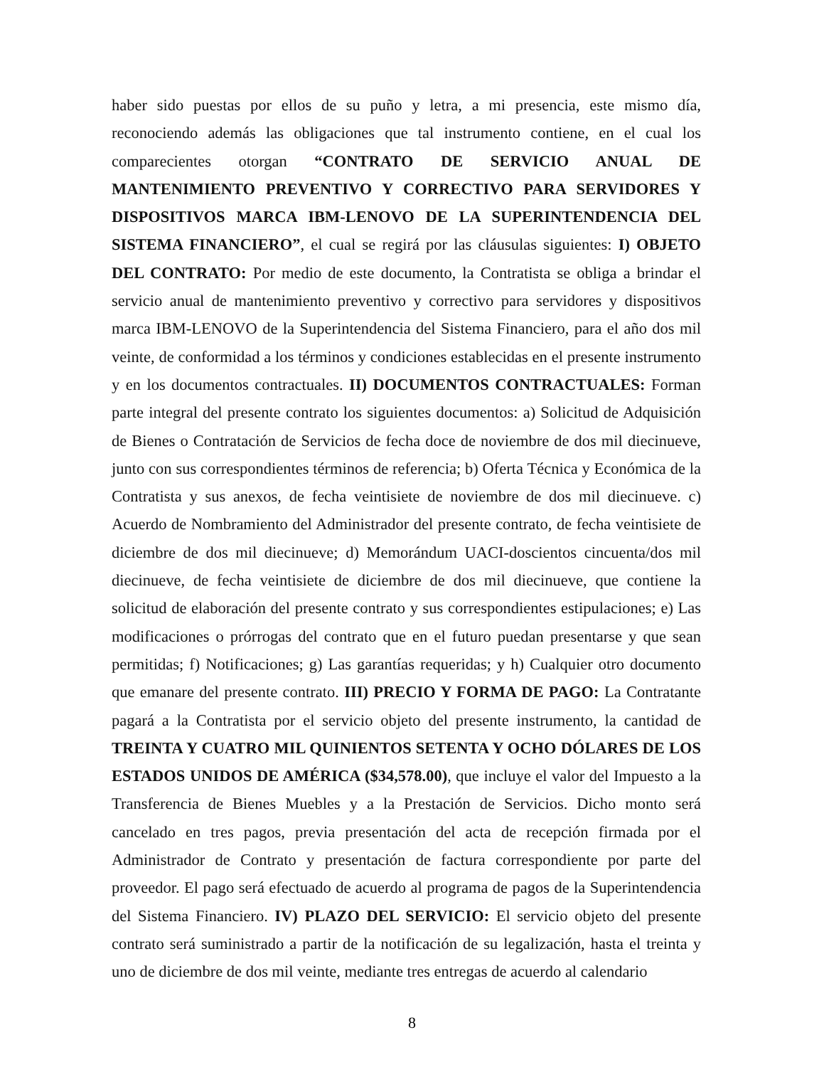haber sido puestas por ellos de su puño y letra, a mi presencia, este mismo día, reconociendo además las obligaciones que tal instrumento contiene, en el cual los comparecientes otorgan “CONTRATO DE SERVICIO ANUAL DE MANTENIMIENTO PREVENTIVO Y CORRECTIVO PARA SERVIDORES Y DISPOSITIVOS MARCA IBM-LENOVO DE LA SUPERINTENDENCIA DEL SISTEMA FINANCIERO”, el cual se regirá por las cláusulas siguientes: I) OBJETO DEL CONTRATO: Por medio de este documento, la Contratista se obliga a brindar el servicio anual de mantenimiento preventivo y correctivo para servidores y dispositivos marca IBM-LENOVO de la Superintendencia del Sistema Financiero, para el año dos mil veinte, de conformidad a los términos y condiciones establecidas en el presente instrumento y en los documentos contractuales. II) DOCUMENTOS CONTRACTUALES: Forman parte integral del presente contrato los siguientes documentos: a) Solicitud de Adquisición de Bienes o Contratación de Servicios de fecha doce de noviembre de dos mil diecinueve, junto con sus correspondientes términos de referencia; b) Oferta Técnica y Económica de la Contratista y sus anexos, de fecha veintisiete de noviembre de dos mil diecinueve. c) Acuerdo de Nombramiento del Administrador del presente contrato, de fecha veintisiete de diciembre de dos mil diecinueve; d) Memorándum UACI-doscientos cincuenta/dos mil diecinueve, de fecha veintisiete de diciembre de dos mil diecinueve, que contiene la solicitud de elaboración del presente contrato y sus correspondientes estipulaciones; e) Las modificaciones o prórrogas del contrato que en el futuro puedan presentarse y que sean permitidas; f) Notificaciones; g) Las garantías requeridas; y h) Cualquier otro documento que emanare del presente contrato. III) PRECIO Y FORMA DE PAGO: La Contratante pagará a la Contratista por el servicio objeto del presente instrumento, la cantidad de TREINTA Y CUATRO MIL QUINIENTOS SETENTA Y OCHO DÓLARES DE LOS ESTADOS UNIDOS DE AMÉRICA ($34,578.00), que incluye el valor del Impuesto a la Transferencia de Bienes Muebles y a la Prestación de Servicios. Dicho monto será cancelado en tres pagos, previa presentación del acta de recepción firmada por el Administrador de Contrato y presentación de factura correspondiente por parte del proveedor. El pago será efectuado de acuerdo al programa de pagos de la Superintendencia del Sistema Financiero. IV) PLAZO DEL SERVICIO: El servicio objeto del presente contrato será suministrado a partir de la notificación de su legalización, hasta el treinta y uno de diciembre de dos mil veinte, mediante tres entregas de acuerdo al calendario
8